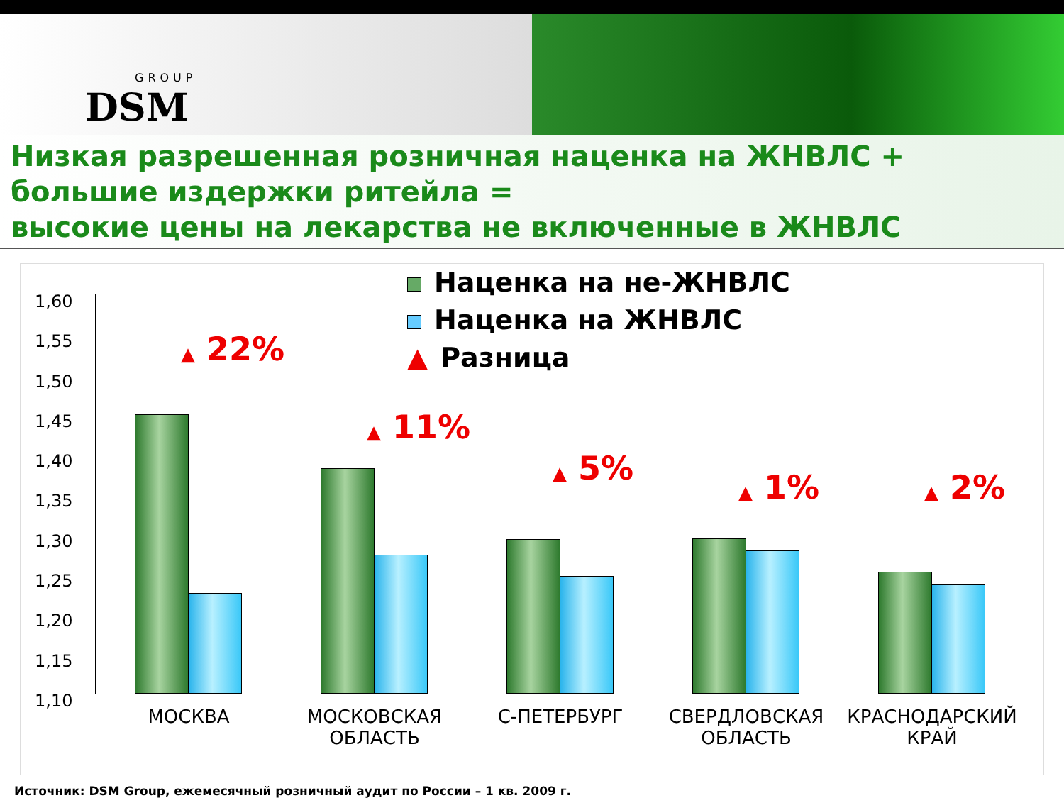GROUP
DSM
Низкая разрешенная розничная наценка на ЖНВЛС +
большие издержки ритейла =
высокие цены на лекарства не включенные в ЖНВЛС
Наценка на не-ЖНВЛС
Наценка на ЖНВЛС
▲ Разница
1,60
1,55
1,50
1,45
1,40
1,35
1,30
1,25
1,20
1,15
1,10
▲ 22%
МОСКВА
▲ 11%
МОСКОВСКАЯ
ОБЛАСТЬ
▲ 5%
С-ПЕТЕРБУРГ
▲ 1%
СВЕРДЛОВСКАЯ
ОБЛАСТЬ
▲ 2%
КРАСНОДАРСКИЙ
КРАЙ
Источник: DSM Group, ежемесячный розничный аудит по России – 1 кв. 2009 г.